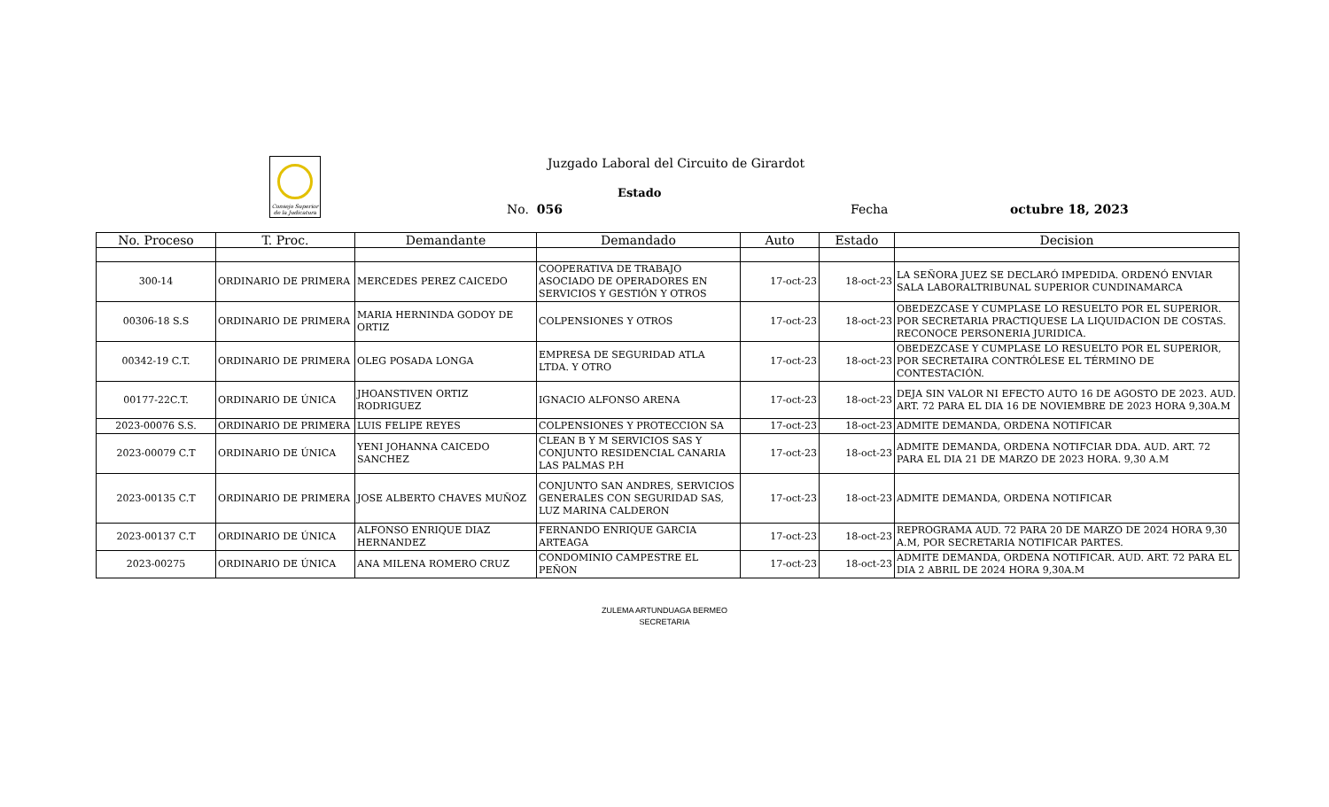Consejo Superior de la Judicatura
Juzgado Laboral del Circuito de Girardot
Estado
No. 056 Fecha octubre 18, 2023
| No. Proceso | T. Proc. | Demandante | Demandado | Auto | Estado | Decision |
| --- | --- | --- | --- | --- | --- | --- |
| 300-14 | ORDINARIO DE PRIMERA | MERCEDES PEREZ CAICEDO | COOPERATIVA DE TRABAJO ASOCIADO DE OPERADORES EN SERVICIOS Y GESTIÓN Y OTROS | 17-oct-23 | 18-oct-23 | LA SEÑORA JUEZ SE DECLARÓ IMPEDIDA. ORDENÓ ENVIAR SALA LABORALTRIBUNAL SUPERIOR CUNDINAMARCA |
| 00306-18 S.S | ORDINARIO DE PRIMERA | MARIA HERNINDA GODOY DE ORTIZ | COLPENSIONES Y OTROS | 17-oct-23 | 18-oct-23 | OBEDEZCASE Y CUMPLASE LO RESUELTO POR EL SUPERIOR. POR SECRETARIA PRACTIQUESE LA LIQUIDACION DE COSTAS. RECONOCE PERSONERIA JURIDICA. |
| 00342-19 C.T. | ORDINARIO DE PRIMERA | OLEG POSADA LONGA | EMPRESA DE SEGURIDAD ATLA LTDA. Y OTRO | 17-oct-23 | 18-oct-23 | OBEDEZCASE Y CUMPLASE LO RESUELTO POR EL SUPERIOR, POR SECRETAIRA CONTRÓLESE EL TÉRMINO DE CONTESTACIÓN. |
| 00177-22C.T. | ORDINARIO DE ÚNICA | JHOANSTIVEN ORTIZ RODRIGUEZ | IGNACIO ALFONSO ARENA | 17-oct-23 | 18-oct-23 | DEJA SIN VALOR NI EFECTO AUTO 16 DE AGOSTO DE 2023. AUD. ART. 72 PARA EL DIA 16 DE NOVIEMBRE DE 2023 HORA 9,30A.M |
| 2023-00076 S.S. | ORDINARIO DE PRIMERA | LUIS FELIPE REYES | COLPENSIONES Y PROTECCION SA | 17-oct-23 | 18-oct-23 | ADMITE DEMANDA, ORDENA NOTIFICAR |
| 2023-00079 C.T | ORDINARIO DE ÚNICA | YENI JOHANNA CAICEDO SANCHEZ | CLEAN B Y M SERVICIOS SAS Y CONJUNTO RESIDENCIAL CANARIA LAS PALMAS P.H | 17-oct-23 | 18-oct-23 | ADMITE DEMANDA, ORDENA NOTIFCIAR DDA. AUD. ART. 72 PARA EL DIA 21 DE MARZO DE 2023 HORA. 9,30 A.M |
| 2023-00135 C.T | ORDINARIO DE PRIMERA | JOSE ALBERTO CHAVES MUÑOZ | CONJUNTO SAN ANDRES, SERVICIOS GENERALES CON SEGURIDAD SAS, LUZ MARINA CALDERON | 17-oct-23 | 18-oct-23 | ADMITE DEMANDA, ORDENA NOTIFICAR |
| 2023-00137 C.T | ORDINARIO DE ÚNICA | ALFONSO ENRIQUE DIAZ HERNANDEZ | FERNANDO ENRIQUE GARCIA ARTEAGA | 17-oct-23 | 18-oct-23 | REPROGRAMA AUD. 72 PARA 20 DE MARZO DE 2024 HORA 9,30 A.M, POR SECRETARIA NOTIFICAR PARTES. |
| 2023-00275 | ORDINARIO DE ÚNICA | ANA MILENA ROMERO CRUZ | CONDOMINIO CAMPESTRE EL PEÑON | 17-oct-23 | 18-oct-23 | ADMITE DEMANDA, ORDENA NOTIFICAR. AUD. ART. 72 PARA EL DIA 2 ABRIL DE 2024 HORA 9,30A.M |
ZULEMA ARTUNDUAGA BERMEO
SECRETARIA